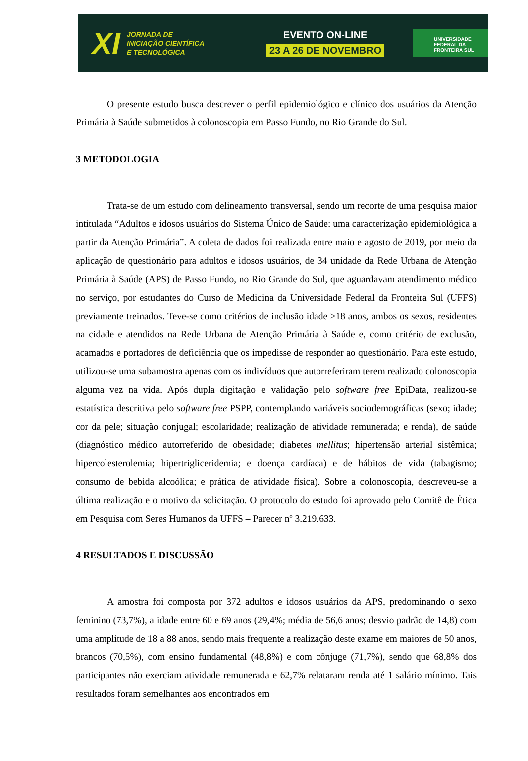XI
JORNADA DE
INICIAÇÃO CIENTÍFICA
E TECNOLÓGICA
EVENTO ON-LINE
23 A 26 DE NOVEMBRO
UNIVERSIDADE
FEDERAL DA
FRONTEIRA SUL
O presente estudo busca descrever o perfil epidemiológico e clínico dos usuários da Atenção Primária à Saúde submetidos à colonoscopia em Passo Fundo, no Rio Grande do Sul.
3 METODOLOGIA
Trata-se de um estudo com delineamento transversal, sendo um recorte de uma pesquisa maior intitulada “Adultos e idosos usuários do Sistema Único de Saúde: uma caracterização epidemiológica a partir da Atenção Primária”. A coleta de dados foi realizada entre maio e agosto de 2019, por meio da aplicação de questionário para adultos e idosos usuários, de 34 unidade da Rede Urbana de Atenção Primária à Saúde (APS) de Passo Fundo, no Rio Grande do Sul, que aguardavam atendimento médico no serviço, por estudantes do Curso de Medicina da Universidade Federal da Fronteira Sul (UFFS) previamente treinados. Teve-se como critérios de inclusão idade ≥18 anos, ambos os sexos, residentes na cidade e atendidos na Rede Urbana de Atenção Primária à Saúde e, como critério de exclusão, acamados e portadores de deficiência que os impedisse de responder ao questionário. Para este estudo, utilizou-se uma subamostra apenas com os indivíduos que autorreferiram terem realizado colonoscopia alguma vez na vida. Após dupla digitação e validação pelo software free EpiData, realizou-se estatística descritiva pelo software free PSPP, contemplando variáveis sociodemográficas (sexo; idade; cor da pele; situação conjugal; escolaridade; realização de atividade remunerada; e renda), de saúde (diagnóstico médico autorreferido de obesidade; diabetes mellitus; hipertensão arterial sistêmica; hipercolesterolemia; hipertrigliceridemia; e doença cardíaca) e de hábitos de vida (tabagismo; consumo de bebida alcoólica; e prática de atividade física). Sobre a colonoscopia, descreveu-se a última realização e o motivo da solicitação. O protocolo do estudo foi aprovado pelo Comitê de Ética em Pesquisa com Seres Humanos da UFFS – Parecer nº 3.219.633.
4 RESULTADOS E DISCUSSÃO
A amostra foi composta por 372 adultos e idosos usuários da APS, predominando o sexo feminino (73,7%), a idade entre 60 e 69 anos (29,4%; média de 56,6 anos; desvio padrão de 14,8) com uma amplitude de 18 a 88 anos, sendo mais frequente a realização deste exame em maiores de 50 anos, brancos (70,5%), com ensino fundamental (48,8%) e com cônjuge (71,7%), sendo que 68,8% dos participantes não exerciam atividade remunerada e 62,7% relataram renda até 1 salário mínimo. Tais resultados foram semelhantes aos encontrados em